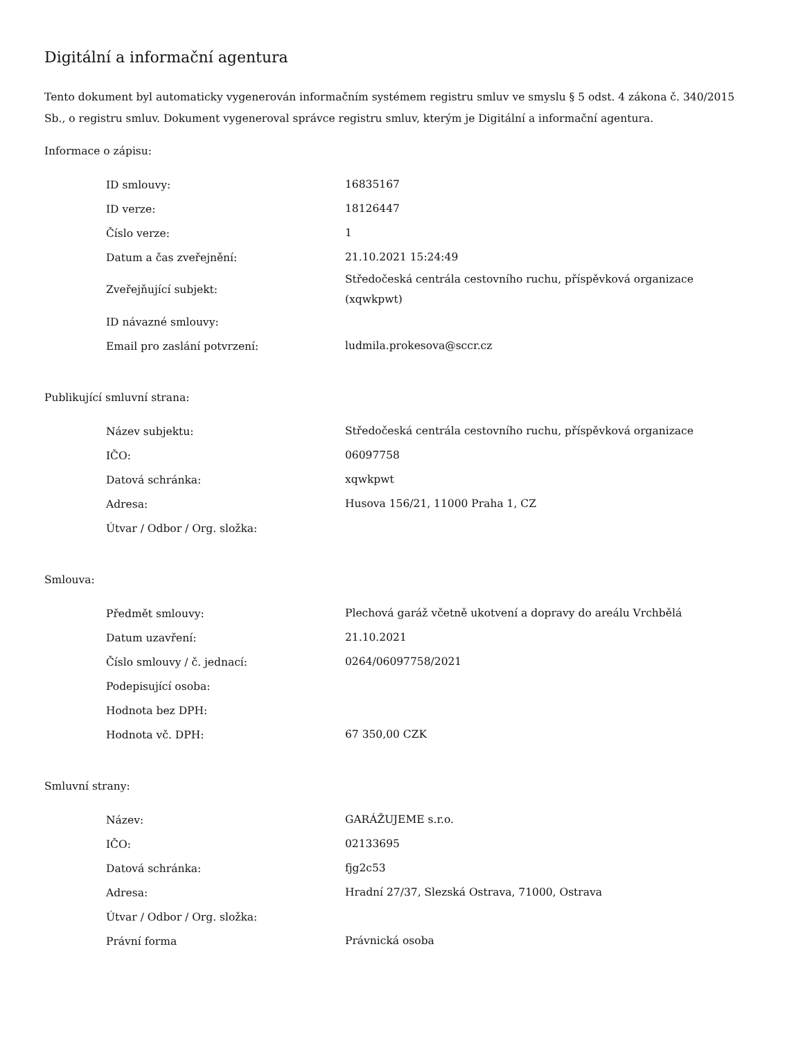Digitální a informační agentura
Tento dokument byl automaticky vygenerován informačním systémem registru smluv ve smyslu § 5 odst. 4 zákona č. 340/2015 Sb., o registru smluv. Dokument vygeneroval správce registru smluv, kterým je Digitální a informační agentura.
Informace o zápisu:
| ID smlouvy: | 16835167 |
| ID verze: | 18126447 |
| Číslo verze: | 1 |
| Datum a čas zveřejnění: | 21.10.2021 15:24:49 |
| Zveřejňující subjekt: | Středočeská centrála cestovního ruchu, příspěvková organizace (xqwkpwt) |
| ID návazné smlouvy: | |
| Email pro zaslání potvrzení: | ludmila.prokesova@sccr.cz |
Publikující smluvní strana:
| Název subjektu: | Středočeská centrála cestovního ruchu, příspěvková organizace |
| IČO: | 06097758 |
| Datová schránka: | xqwkpwt |
| Adresa: | Husova 156/21, 11000 Praha 1, CZ |
| Útvar / Odbor / Org. složka: | |
Smlouva:
| Předmět smlouvy: | Plechová garáž včetně ukotvení a dopravy do areálu Vrchbělá |
| Datum uzavření: | 21.10.2021 |
| Číslo smlouvy / č. jednací: | 0264/06097758/2021 |
| Podepisující osoba: | |
| Hodnota bez DPH: | |
| Hodnota vč. DPH: | 67 350,00 CZK |
Smluvní strany:
| Název: | GARÁŽUJEME s.r.o. |
| IČO: | 02133695 |
| Datová schránka: | fjg2c53 |
| Adresa: | Hradní 27/37, Slezská Ostrava, 71000, Ostrava |
| Útvar / Odbor / Org. složka: | |
| Právní forma | Právnická osoba |